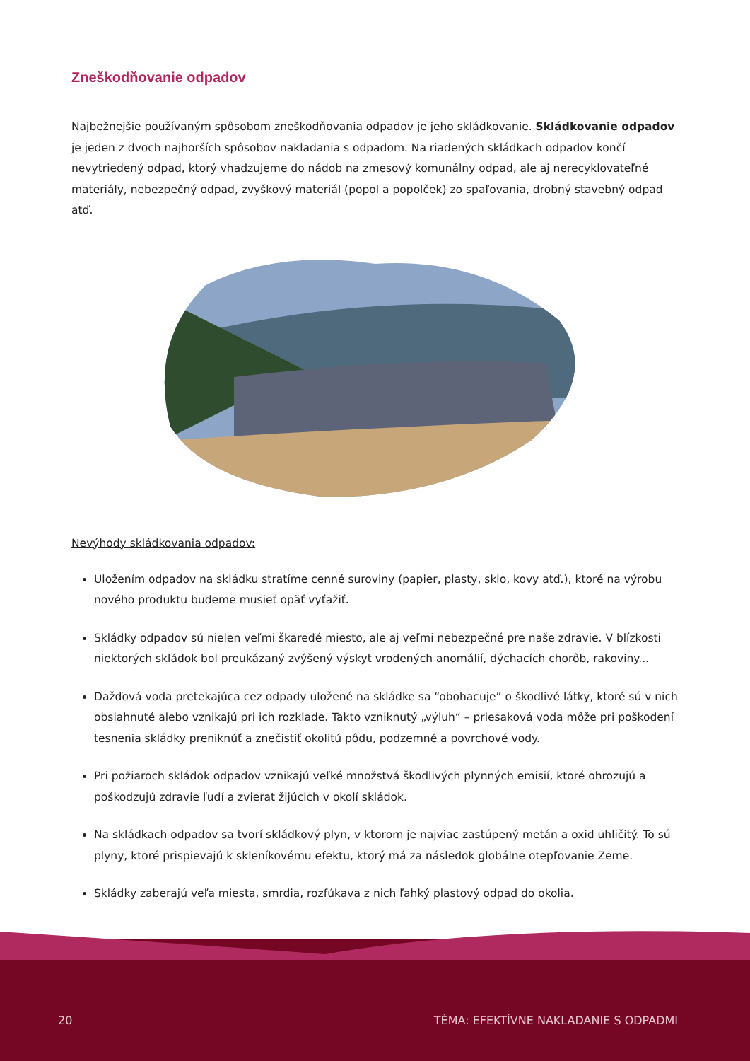Zneškodňovanie odpadov
Najbežnejšie používaným spôsobom zneškodňovania odpadov je jeho skládkovanie. Skládkovanie odpadov je jeden z dvoch najhorších spôsobov nakladania s odpadom. Na riadených skládkach odpadov končí nevytriedený odpad, ktorý vhadzujeme do nádob na zmesový komunálny odpad, ale aj nerecyklovateľné materiály, nebezpečný odpad, zvyškový materiál (popol a popolček) zo spaľovania, drobný stavebný odpad atď.
Nevýhody skládkovania odpadov:
Uložením odpadov na skládku stratíme cenné suroviny (papier, plasty, sklo, kovy atď.), ktoré na výrobu nového produktu budeme musieť opäť vyťažiť.
Skládky odpadov sú nielen veľmi škaredé miesto, ale aj veľmi nebezpečné pre naše zdravie. V blízkosti niektorých skládok bol preukázaný zvýšený výskyt vrodených anomálií, dýchacích chorôb, rakoviny...
Dažďová voda pretekajúca cez odpady uložené na skládke sa “obohacuje” o škodlivé látky, ktoré sú v nich obsiahnuté alebo vznikajú pri ich rozklade. Takto vzniknutý „výluh“ – priesaková voda môže pri poškodení tesnenia skládky preniknúť a znečistiť okolitú pôdu, podzemné a povrchové vody.
Pri požiaroch skládok odpadov vznikajú veľké množstvá škodlivých plynných emisií, ktoré ohrozujú a poškodzujú zdravie ľudí a zvierat žijúcich v okolí skládok.
Na skládkach odpadov sa tvorí skládkový plyn, v ktorom je najviac zastúpený metán a oxid uhličitý. To sú plyny, ktoré prispievajú k skleníkovému efektu, ktorý má za následok globálne otepľovanie Zeme.
Skládky zaberajú veľa miesta, smrdia, rozfúkava z nich ľahký plastový odpad do okolia.
20 TÉMA: EFEKTÍVNE NAKLADANIE S ODPADMI